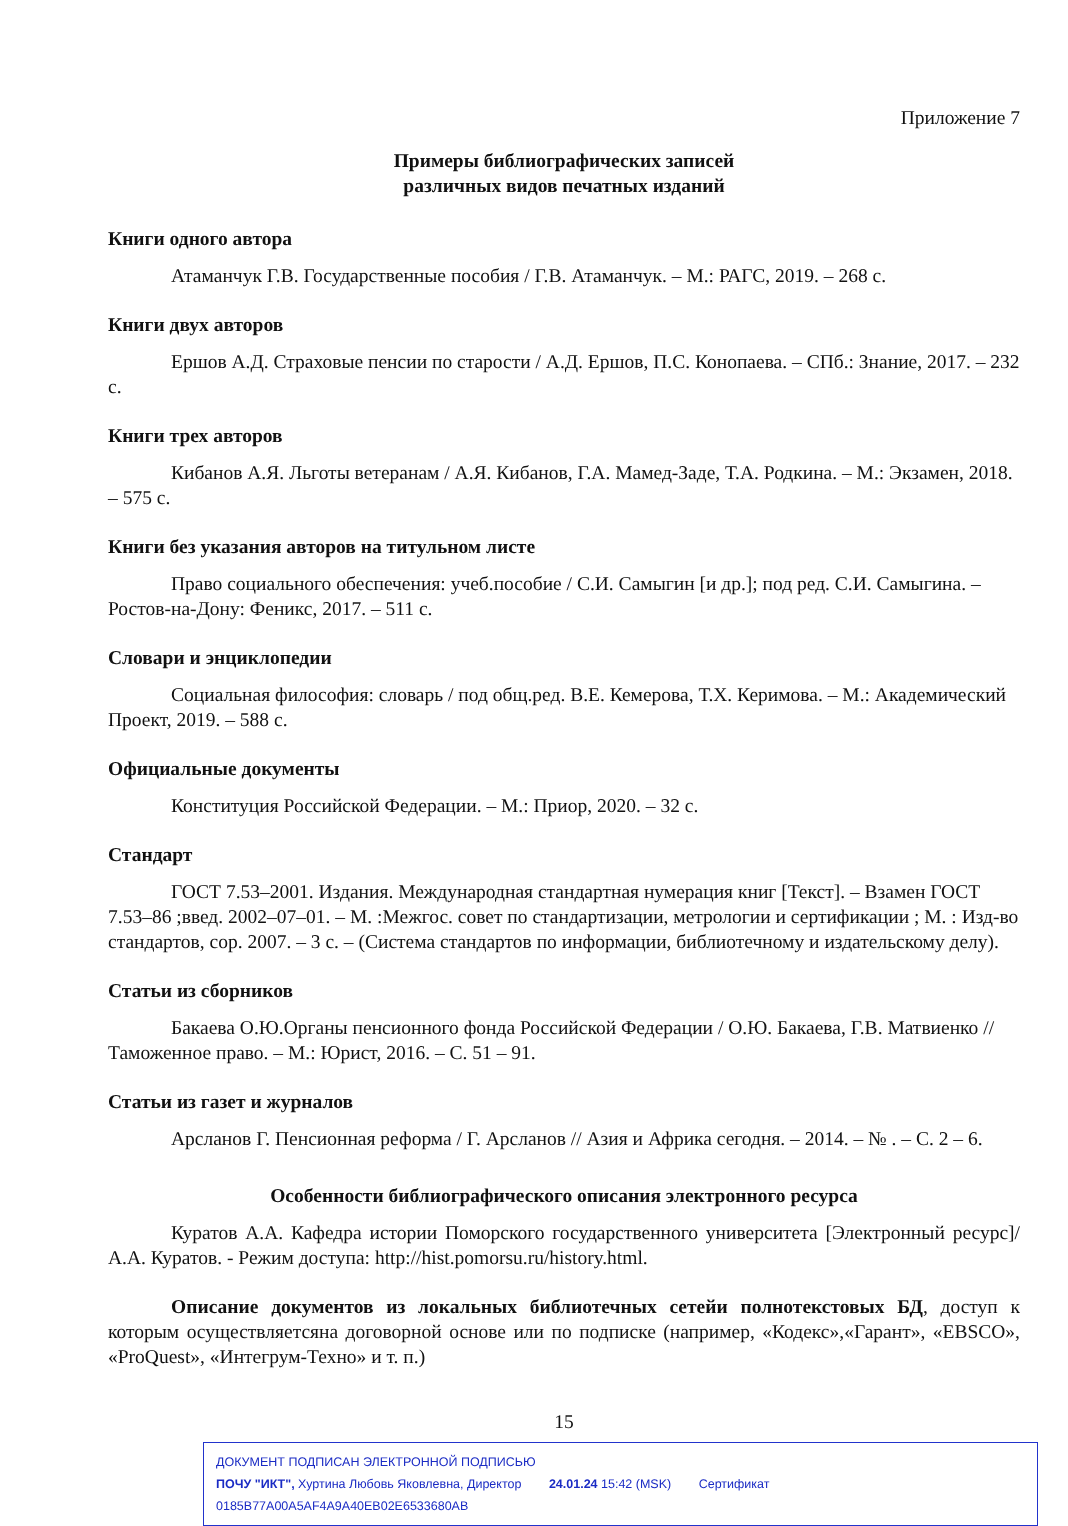Приложение 7
Примеры библиографических записей
различных видов печатных изданий
Книги одного автора
Атаманчук Г.В. Государственные пособия / Г.В. Атаманчук. – М.: РАГС, 2019. – 268 с.
Книги двух авторов
Ершов А.Д. Страховые пенсии по старости / А.Д. Ершов, П.С. Конопаева. – СПб.: Знание, 2017. – 232 с.
Книги трех авторов
Кибанов А.Я. Льготы ветеранам / А.Я. Кибанов, Г.А. Мамед-Заде, Т.А. Родкина. – М.: Экзамен, 2018. – 575 с.
Книги без указания авторов на титульном листе
Право социального обеспечения: учеб.пособие / С.И. Самыгин [и др.]; под ред. С.И. Самыгина. – Ростов-на-Дону: Феникс, 2017. – 511 с.
Словари и энциклопедии
Социальная философия: словарь / под общ.ред. В.Е. Кемерова, Т.Х. Керимова. – М.: Академический Проект, 2019. – 588 с.
Официальные документы
Конституция Российской Федерации. – М.: Приор, 2020. – 32 с.
Стандарт
ГОСТ 7.53–2001. Издания. Международная стандартная нумерация книг [Текст]. – Взамен ГОСТ 7.53–86 ;введ. 2002–07–01. – М. :Межгос. совет по стандартизации, метрологии и сертификации ; М. : Изд-во стандартов, сор. 2007. – 3 с. – (Система стандартов по информации, библиотечному и издательскому делу).
Статьи из сборников
Бакаева О.Ю.Органы пенсионного фонда Российской Федерации / О.Ю. Бакаева, Г.В. Матвиенко // Таможенное право. – М.: Юрист, 2016. – С. 51 – 91.
Статьи из газет и журналов
Арсланов Г. Пенсионная реформа / Г. Арсланов // Азия и Африка сегодня. – 2014. – № . – С. 2 – 6.
Особенности библиографического описания электронного ресурса
Куратов А.А. Кафедра истории Поморского государственного университета [Электронный ресурс]/ А.А. Куратов. - Режим доступа: http://hist.pomorsu.ru/history.html.
Описание документов из локальных библиотечных сетейи полнотекстовых БД, доступ к которым осуществляетсяна договорной основе или по подписке (например, «Кодекс»,«Гарант», «EBSCO», «ProQuest», «Интегрум-Техно» и т. п.)
15
ДОКУМЕНТ ПОДПИСАН ЭЛЕКТРОННОЙ ПОДПИСЬЮ
ПОЧУ "ИКТ", Хуртина Любовь Яковлевна, Директор 24.01.24 15:42 (MSK) Сертификат 0185B77A00A5AF4A9A40EB02E6533680AB